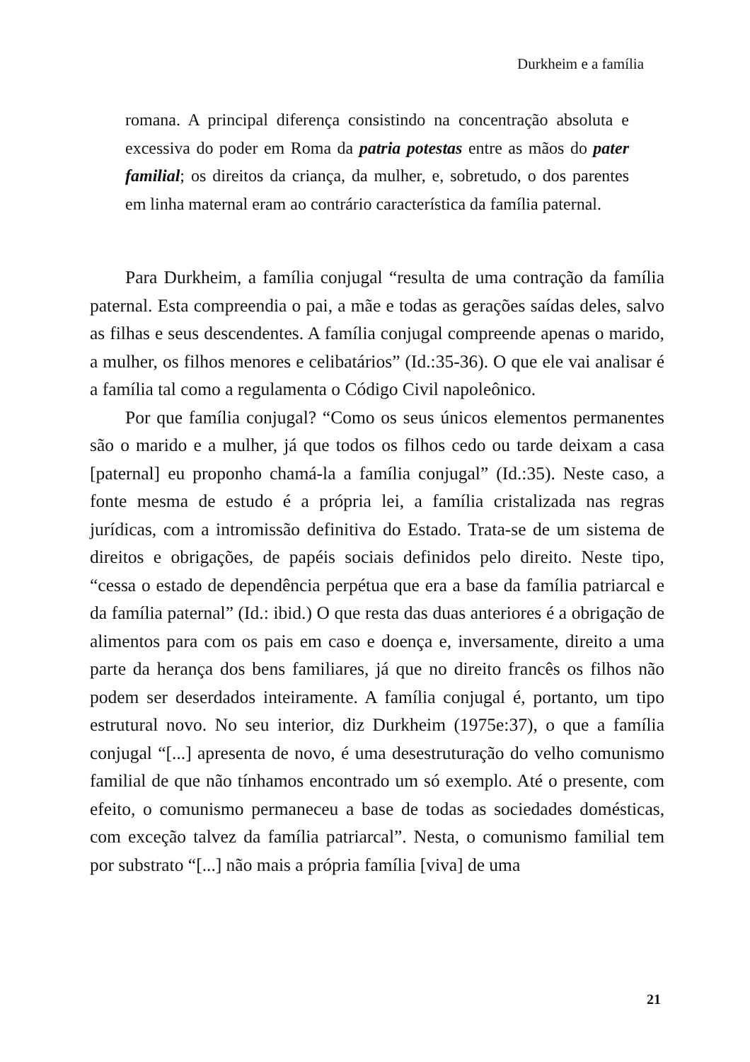Durkheim e a família
romana. A principal diferença consistindo na concentração absoluta e excessiva do poder em Roma da patria potestas entre as mãos do pater familial; os direitos da criança, da mulher, e, sobretudo, o dos parentes em linha maternal eram ao contrário característica da família paternal.
Para Durkheim, a família conjugal “resulta de uma contração da família paternal. Esta compreendia o pai, a mãe e todas as gerações saídas deles, salvo as filhas e seus descendentes. A família conjugal compreende apenas o marido, a mulher, os filhos menores e celibatários” (Id.:35-36). O que ele vai analisar é a família tal como a regulamenta o Código Civil napoleônico.
Por que família conjugal? “Como os seus únicos elementos permanentes são o marido e a mulher, já que todos os filhos cedo ou tarde deixam a casa [paternal] eu proponho chamá-la a família conjugal” (Id.:35). Neste caso, a fonte mesma de estudo é a própria lei, a família cristalizada nas regras jurídicas, com a intromissão definitiva do Estado. Trata-se de um sistema de direitos e obrigações, de papéis sociais definidos pelo direito. Neste tipo, “cessa o estado de dependência perpétua que era a base da família patriarcal e da família paternal” (Id.: ibid.) O que resta das duas anteriores é a obrigação de alimentos para com os pais em caso e doença e, inversamente, direito a uma parte da herança dos bens familiares, já que no direito francês os filhos não podem ser deserdados inteiramente. A família conjugal é, portanto, um tipo estrutural novo. No seu interior, diz Durkheim (1975e:37), o que a família conjugal “[...] apresenta de novo, é uma desestruturação do velho comunismo familial de que não tínhamos encontrado um só exemplo. Até o presente, com efeito, o comunismo permaneceu a base de todas as sociedades domésticas, com exceção talvez da família patriarcal”. Nesta, o comunismo familial tem por substrato “[...] não mais a própria família [viva] de uma
21